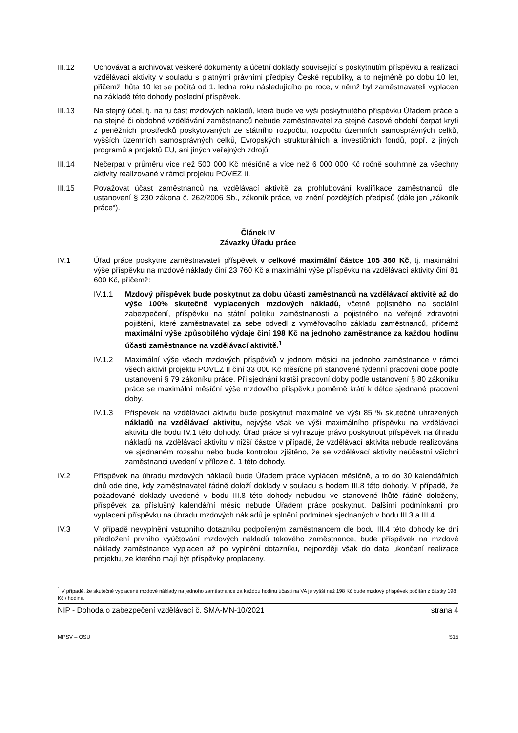III.12 Uchovávat a archivovat veškeré dokumenty a účetní doklady související s poskytnutím příspěvku a realizací vzdělávací aktivity v souladu s platnými právními předpisy České republiky, a to nejméně po dobu 10 let, přičemž lhůta 10 let se počítá od 1. ledna roku následujícího po roce, v němž byl zaměstnavateli vyplacen na základě této dohody poslední příspěvek.
III.13 Na stejný účel, tj. na tu část mzdových nákladů, která bude ve výši poskytnutého příspěvku Úřadem práce a na stejné či obdobné vzdělávání zaměstnanců nebude zaměstnavatel za stejné časové období čerpat krytí z peněžních prostředků poskytovaných ze státního rozpočtu, rozpočtu územních samosprávných celků, vyšších územních samosprávných celků, Evropských strukturálních a investičních fondů, popř. z jiných programů a projektů EU, ani jiných veřejných zdrojů.
III.14 Nečerpat v průměru více než 500 000 Kč měsíčně a více než 6 000 000 Kč ročně souhrnně za všechny aktivity realizované v rámci projektu POVEZ II.
III.15 Považovat účast zaměstnanců na vzdělávací aktivitě za prohlubování kvalifikace zaměstnanců dle ustanovení § 230 zákona č. 262/2006 Sb., zákoník práce, ve znění pozdějších předpisů (dále jen „zákoník práce“).
Článek IV
Závazky Úřadu práce
IV.1 Úřad práce poskytne zaměstnavateli příspěvek v celkové maximální částce 105 360 Kč, tj. maximální výše příspěvku na mzdové náklady činí 23 760 Kč a maximální výše příspěvku na vzdělávací aktivity činí 81 600 Kč, přičemž:
IV.1.1 Mzdový příspěvek bude poskytnut za dobu účasti zaměstnanců na vzdělávací aktivitě až do výše 100% skutečně vyplacených mzdových nákladů, včetně pojistného na sociální zabezpečení, příspěvku na státní politiku zaměstnanosti a pojistného na veřejné zdravotní pojištění, které zaměstnavatel za sebe odvedl z vyměřovacího základu zaměstnanců, přičemž maximální výše způsobilého výdaje činí 198 Kč na jednoho zaměstnance za každou hodinu účasti zaměstnance na vzdělávací aktivitě.<sup>1</sup>
IV.1.2 Maximální výše všech mzdových příspěvků v jednom měsíci na jednoho zaměstnance v rámci všech aktivit projektu POVEZ II činí 33 000 Kč měsíčně při stanovené týdenní pracovní době podle ustanovení § 79 zákoníku práce. Při sjednání kratší pracovní doby podle ustanovení § 80 zákoníku práce se maximální měsíční výše mzdového příspěvku poměrně krátí k délce sjednané pracovní doby.
IV.1.3 Příspěvek na vzdělávací aktivitu bude poskytnut maximálně ve výši 85 % skutečně uhrazených nákladů na vzdělávací aktivitu, nejvýše však ve výši maximálního příspěvku na vzdělávací aktivitu dle bodu IV.1 této dohody. Úřad práce si vyhrazuje právo poskytnout příspěvek na úhradu nákladů na vzdělávací aktivitu v nižší částce v případě, že vzdělávací aktivita nebude realizována ve sjednaném rozsahu nebo bude kontrolou zjištěno, že se vzdělávací aktivity neúčastní všichni zaměstnanci uvedení v příloze č. 1 této dohody.
IV.2 Příspěvek na úhradu mzdových nákladů bude Úřadem práce vyplácen měsíčně, a to do 30 kalendářních dnů ode dne, kdy zaměstnavatel řádně doloží doklady v souladu s bodem III.8 této dohody. V případě, že požadované doklady uvedené v bodu III.8 této dohody nebudou ve stanovené lhůtě řádně doloženy, příspěvek za příslušný kalendářní měsíc nebude Úřadem práce poskytnut. Dalšími podmínkami pro vyplacení příspěvku na úhradu mzdových nákladů je splnění podmínek sjednaných v bodu III.3 a III.4.
IV.3 V případě nevyplnění vstupního dotazníku podpořeným zaměstnancem dle bodu III.4 této dohody ke dni předložení prvního vyúčtování mzdových nákladů takového zaměstnance, bude příspěvek na mzdové náklady zaměstnance vyplacen až po vyplnění dotazníku, nejpozději však do data ukončení realizace projektu, ze kterého mají být příspěvky proplaceny.
<sup>1</sup> V případě, že skutečně vyplacené mzdové náklady na jednoho zaměstnance za každou hodinu účasti na VA je vyšší než 198 Kč bude mzdový příspěvek počítán z částky 198 Kč / hodina.
NIP - Dohoda o zabezpečení vzdělávací č. SMA-MN-10/2021 strana 4
MPSV – OSU S15